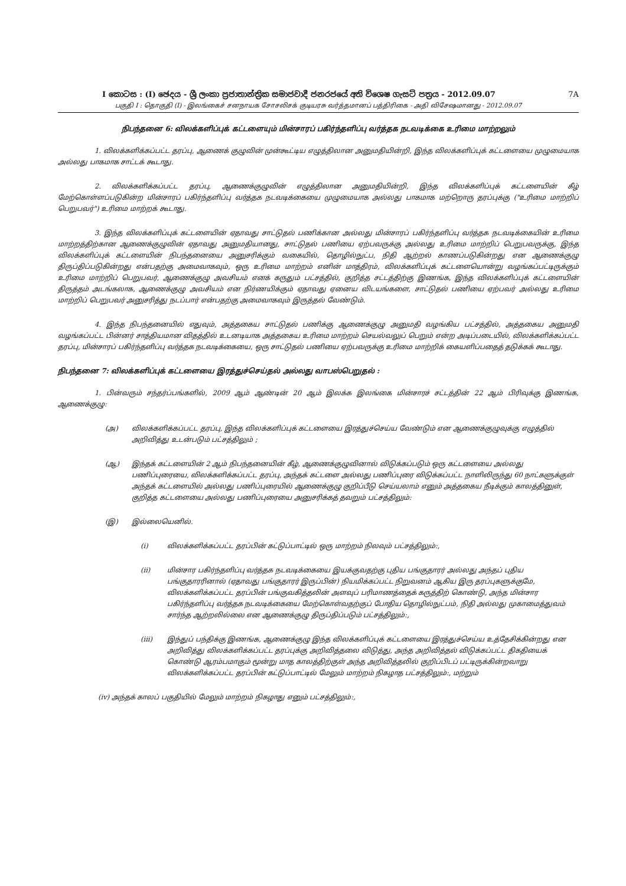I කොටස : (I) ඡෙදය - ශ්‍රී ලංකා ප්‍රජාතාන්ත්‍රික සමාජවාදී ජනරජයේ අති විශෙෂ ගැසට් පත්‍රය - 2012.09.07 7A
பகுதி I : தொகுதி (I) - இலங்கைச் சனநாயக சோசலிசக் குடியரசு வர்த்தமானப் பத்திரிகை - அதி விசேஷமானது - 2012.09.07
நிபந்தனை 6: விலக்களிப்புக் கட்டளையும் மின்சாரப் பகிர்ந்தளிப்பு வர்த்தக நடவடிக்கை உரிமை மாற்றலும்
1. விலக்களிக்கப்பட்ட தரப்பு, ஆணைக் குழுவின் முன்கூட்டிய எழுத்திலான அனுமதியின்றி, இந்த விலக்களிப்புக் கட்டளையை முழுமையாக அல்லது பாகமாக சாட்டக் கூடாது.
2. விலக்களிக்கப்பட்ட தரப்பு, ஆணைக்குழுவின் எழுத்திலான அனுமதியின்றி, இந்த விலக்களிப்புக் கட்டளையின் கீழ் மேற்கொள்ளப்படுகின்ற மின்சாரப் பகிர்ந்தளிப்பு வர்த்தக நடவடிக்கையை முழுமையாக அல்லது பாகமாக மற்றொரு தரப்புக்கு ("உரிமை மாற்றிப் பெறுபவர்") உரிமை மாற்றக் கூடாது.
3. இந்த விலக்களிப்புக் கட்டளையின் ஏதாவது சாட்டுதல் பணிக்கான அல்லது மின்சாரப் பகிர்ந்தளிப்பு வர்த்தக நடவடிக்கையின் உரிமை மாற்றத்திற்கான ஆணைக்குழுவின் ஏதாவது அனுமதியானது, சாட்டுதல் பணியை ஏற்பவருக்கு அல்லது உரிமை மாற்றிப் பெறுபவருக்கு, இந்த விலக்களிப்புக் கட்டளையின் நிபந்தனையை அனுசரிக்கும் வகையில், தொழில்நுட்ப, நிதி ஆற்றல் காணப்படுகின்றது என ஆணைக்குழு திருப்திப்படுகின்றது என்பதற்கு அமைவாகவும், ஒரு உரிமை மாற்றம் எனின் மாத்திரம், விலக்களிப்புக் கட்டளையொன்று வழங்கப்பட்டிருக்கும் உரிமை மாற்றிப் பெறுபவர், ஆணைக்குழு அவசியம் எனக் கருதும் பட்சத்தில், குறித்த சட்டத்திற்கு இணங்க, இந்த விலக்களிப்புக் கட்டளையின் திருத்தம் அடங்கலாக, ஆணைக்குழு அவசியம் என நிர்ணயிக்கும் ஏதாவது ஏனைய விடயங்களை, சாட்டுதல் பணியை ஏற்பவர் அல்லது உரிமை மாற்றிப் பெறுபவர் அனுசரித்து நடப்பார் என்பதற்கு அமைவாகவும் இருத்தல் வேண்டும்.
4. இந்த நிபந்தனையில் எதுவும், அத்தகைய சாட்டுதல் பணிக்கு ஆணைக்குழு அனுமதி வழங்கிய பட்சத்தில், அத்தகைய அனுமதி வழங்கப்பட்ட பின்னர் சாத்தியமான விதத்தில் உடனடியாக அத்தகைய உரிமை மாற்றம் செயல்வலுப் பெறும் என்ற அடிப்படையில், விலக்களிக்கப்பட்ட தரப்பு, மின்சாரப் பகிர்ந்தளிப்பு வர்த்தக நடவடிக்கையை, ஒரு சாட்டுதல் பணியை ஏற்பவருக்கு உரிமை மாற்றிக் கையளிப்பதைத் தடுக்கக் கூடாது.
நிபந்தனை 7: விலக்களிப்புக் கட்டளையை இரத்துச்செய்தல் அல்லது வாபஸ்பெறுதல் :
1. பின்வரும் சந்தர்ப்பங்களில், 2009 ஆம் ஆண்டின் 20 ஆம் இலக்க இலங்கை மின்சாரச் சட்டத்தின் 22 ஆம் பிரிவுக்கு இணங்க, ஆணைக்குழு:
(அ) விலக்களிக்கப்பட்ட தரப்பு, இந்த விலக்களிப்புக் கட்டளையை இரத்துச்செய்ய வேண்டும் என ஆணைக்குழுவுக்கு எழுத்தில் அறிவித்து உடன்படும் பட்சத்திலும் ;
(ஆ) இந்தக் கட்டளையின் 2 ஆம் நிபந்தனையின் கீழ், ஆணைக்குழுவினால் விடுக்கப்படும் ஒரு கட்டளையை அல்லது பணிப்புரையை, விலக்களிக்கப்பட்ட தரப்பு, அந்தக் கட்டளை அல்லது பணிப்புரை விடுக்கப்பட்ட நாளிலிருந்து 60 நாட்களுக்குள் அந்தக் கட்டளையில் அல்லது பணிப்புரையில் ஆணைக்குழு குறிப்பீடு செய்யலாம் எனும் அத்தகைய நீடிக்கும் காலத்தினுள், குறித்த கட்டளையை அல்லது பணிப்புரையை அனுசரிக்கத் தவறும் பட்சத்திலும்:
(இ) இல்லையெனில்.
(i) விலக்களிக்கப்பட்ட தரப்பின் கட்டுப்பாட்டில் ஒரு மாற்றம் நிலவும் பட்சத்திலும்:,
(ii) மின்சார பகிர்ந்தளிப்பு வர்த்தக நடவடிக்கையை இயக்குவதற்கு புதிய பங்குதாரர் அல்லது அந்தப் புதிய பங்குதாரரினால் (ஏதாவது பங்குதாரர் இருப்பின்) நியமிக்கப்பட்ட நிறுவனம் ஆகிய இரு தரப்புகளுக்குமே, விலக்களிக்கப்பட்ட தரப்பின் பங்குவகித்தலின் அளவுப் பரிமாணத்தைக் கருத்திற் கொண்டு, அந்த மின்சார பகிர்ந்தளிப்பு வர்த்தக நடவடிக்கையை மேற்கொள்வதற்குப் போதிய தொழில்நுட்பம், நிதி அல்லது முகாமைத்துவம் சார்ந்த ஆற்றலில்லை என ஆணைக்குழு திருப்திப்படும் பட்சத்திலும்:,
(iii) இந்துப் பந்திக்கு இணங்க, ஆணைக்குழு இந்த விலக்களிப்புக் கட்டளையை இரத்துச்செய்ய உத்தேசிக்கின்றது என அறிவித்து விலக்களிக்கப்பட்ட தரப்புக்கு அறிவித்தலை விடுத்து, அந்த அறிவித்தல் விடுக்கப்பட்ட திகதியைக் கொண்டு ஆரம்பமாகும் மூன்று மாத காலத்திற்குள் அந்த அறிவித்தலில் குறிப்பிடப் பட்டிருக்கின்றவாறு விலக்களிக்கப்பட்ட தரப்பின் கட்டுப்பாட்டில் மேலும் மாற்றம் நிகழாத பட்சத்திலும்:, மற்றும்
(iv) அந்தக் காலப் பகுதியில் மேலும் மாற்றம் நிகழாது எனும் பட்சத்திலும்:,